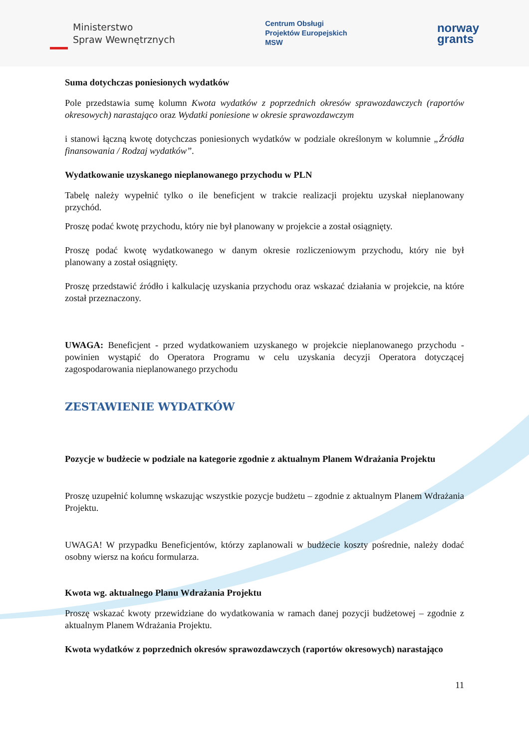Ministerstwo
Spraw Wewnętrznych
Centrum Obsługi
Projektów Europejskich
MSW
norway
grants
Suma dotychczas poniesionych wydatków
Pole przedstawia sumę kolumn Kwota wydatków z poprzednich okresów sprawozdawczych (raportów okresowych) narastająco oraz Wydatki poniesione w okresie sprawozdawczym
i stanowi łączną kwotę dotychczas poniesionych wydatków w podziale określonym w kolumnie „Źródła finansowania / Rodzaj wydatków”.
Wydatkowanie uzyskanego nieplanowanego przychodu w PLN
Tabelę należy wypełnić tylko o ile beneficjent w trakcie realizacji projektu uzyskał nieplanowany przychód.
Proszę podać kwotę przychodu, który nie był planowany w projekcie a został osiągnięty.
Proszę podać kwotę wydatkowanego w danym okresie rozliczeniowym przychodu, który nie był planowany a został osiągnięty.
Proszę przedstawić źródło i kalkulację uzyskania przychodu oraz wskazać działania w projekcie, na które został przeznaczony.
UWAGA: Beneficjent - przed wydatkowaniem uzyskanego w projekcie nieplanowanego przychodu - powinien wystąpić do Operatora Programu w celu uzyskania decyzji Operatora dotyczącej zagospodarowania nieplanowanego przychodu
ZESTAWIENIE WYDATKÓW
Pozycje w budżecie w podziale na kategorie zgodnie z aktualnym Planem Wdrażania Projektu
Proszę uzupełnić kolumnę wskazując wszystkie pozycje budżetu – zgodnie z aktualnym Planem Wdrażania Projektu.
UWAGA! W przypadku Beneficjentów, którzy zaplanowali w budżecie koszty pośrednie, należy dodać osobny wiersz na końcu formularza.
Kwota wg. aktualnego Planu Wdrażania Projektu
Proszę wskazać kwoty przewidziane do wydatkowania w ramach danej pozycji budżetowej – zgodnie z aktualnym Planem Wdrażania Projektu.
Kwota wydatków z poprzednich okresów sprawozdawczych (raportów okresowych) narastająco
11